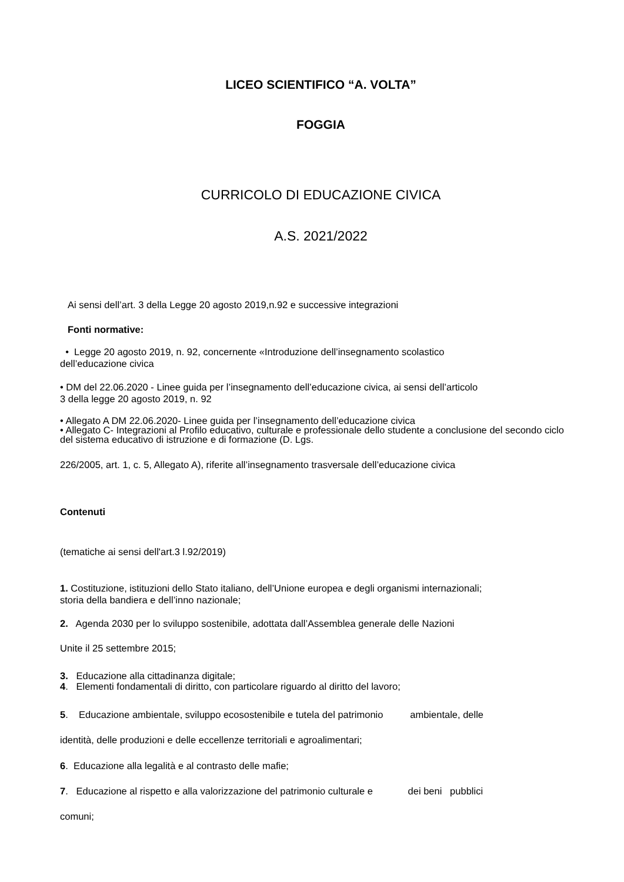LICEO SCIENTIFICO “A. VOLTA”
FOGGIA
CURRICOLO DI EDUCAZIONE CIVICA
A.S. 2021/2022
Ai sensi dell’art. 3 della Legge 20 agosto 2019,n.92 e successive integrazioni
Fonti normative:
• Legge 20 agosto 2019, n. 92, concernente «Introduzione dell’insegnamento scolastico
dell’educazione civica
• DM del 22.06.2020 - Linee guida per l’insegnamento dell’educazione civica, ai sensi dell’articolo
3 della legge 20 agosto 2019, n. 92
• Allegato A DM 22.06.2020- Linee guida per l’insegnamento dell’educazione civica
• Allegato C- Integrazioni al Profilo educativo, culturale e professionale dello studente a conclusione del secondo ciclo del sistema educativo di istruzione e di formazione (D. Lgs.
226/2005, art. 1, c. 5, Allegato A), riferite all’insegnamento trasversale dell’educazione civica
Contenuti
(tematiche ai sensi dell'art.3 l.92/2019)
1. Costituzione, istituzioni dello Stato italiano, dell’Unione europea e degli organismi internazionali;
storia della bandiera e dell’inno nazionale;
2. Agenda 2030 per lo sviluppo sostenibile, adottata dall’Assemblea generale delle Nazioni
Unite il 25 settembre 2015;
3. Educazione alla cittadinanza digitale;
4. Elementi fondamentali di diritto, con particolare riguardo al diritto del lavoro;
5. Educazione ambientale, sviluppo ecosostenibile e tutela del patrimonio ambientale, delle
identità, delle produzioni e delle eccellenze territoriali e agroalimentari;
6. Educazione alla legalità e al contrasto delle mafie;
7. Educazione al rispetto e alla valorizzazione del patrimonio culturale e dei beni pubblici
comuni;